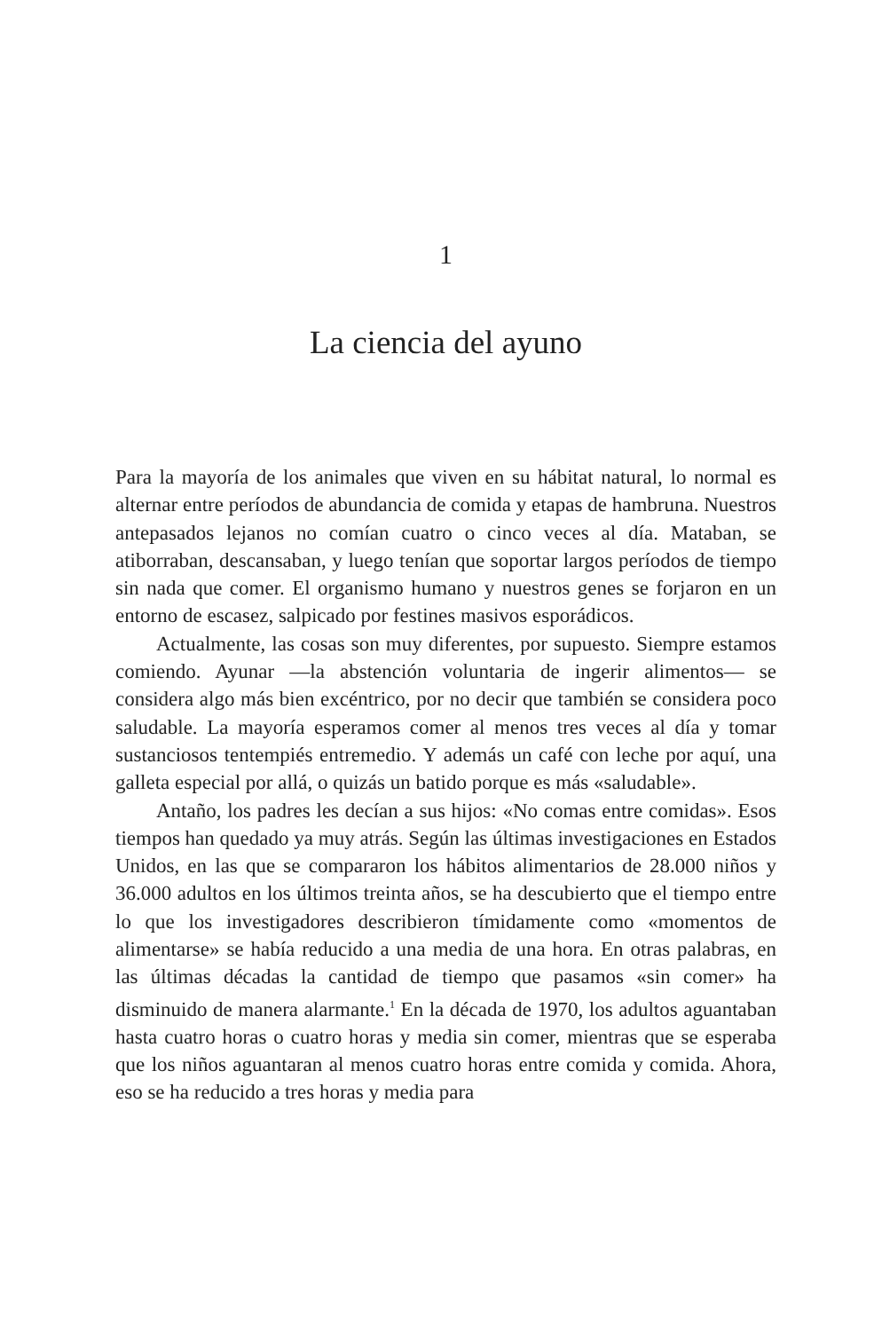1
La ciencia del ayuno
Para la mayoría de los animales que viven en su hábitat natural, lo normal es alternar entre períodos de abundancia de comida y etapas de hambruna. Nuestros antepasados lejanos no comían cuatro o cinco veces al día. Mataban, se atiborraban, descansaban, y luego tenían que soportar largos períodos de tiempo sin nada que comer. El organismo humano y nuestros genes se forjaron en un entorno de escasez, salpicado por festines masivos esporádicos.
Actualmente, las cosas son muy diferentes, por supuesto. Siempre estamos comiendo. Ayunar —la abstención voluntaria de ingerir alimentos— se considera algo más bien excéntrico, por no decir que también se considera poco saludable. La mayoría esperamos comer al menos tres veces al día y tomar sustanciosos tentempiés entremedio. Y además un café con leche por aquí, una galleta especial por allá, o quizás un batido porque es más «saludable».
Antaño, los padres les decían a sus hijos: «No comas entre comidas». Esos tiempos han quedado ya muy atrás. Según las últimas investigaciones en Estados Unidos, en las que se compararon los hábitos alimentarios de 28.000 niños y 36.000 adultos en los últimos treinta años, se ha descubierto que el tiempo entre lo que los investigadores describieron tímidamente como «momentos de alimentarse» se había reducido a una media de una hora. En otras palabras, en las últimas décadas la cantidad de tiempo que pasamos «sin comer» ha disminuido de manera alarmante.<sup>1</sup> En la década de 1970, los adultos aguantaban hasta cuatro horas o cuatro horas y media sin comer, mientras que se esperaba que los niños aguantaran al menos cuatro horas entre comida y comida. Ahora, eso se ha reducido a tres horas y media para